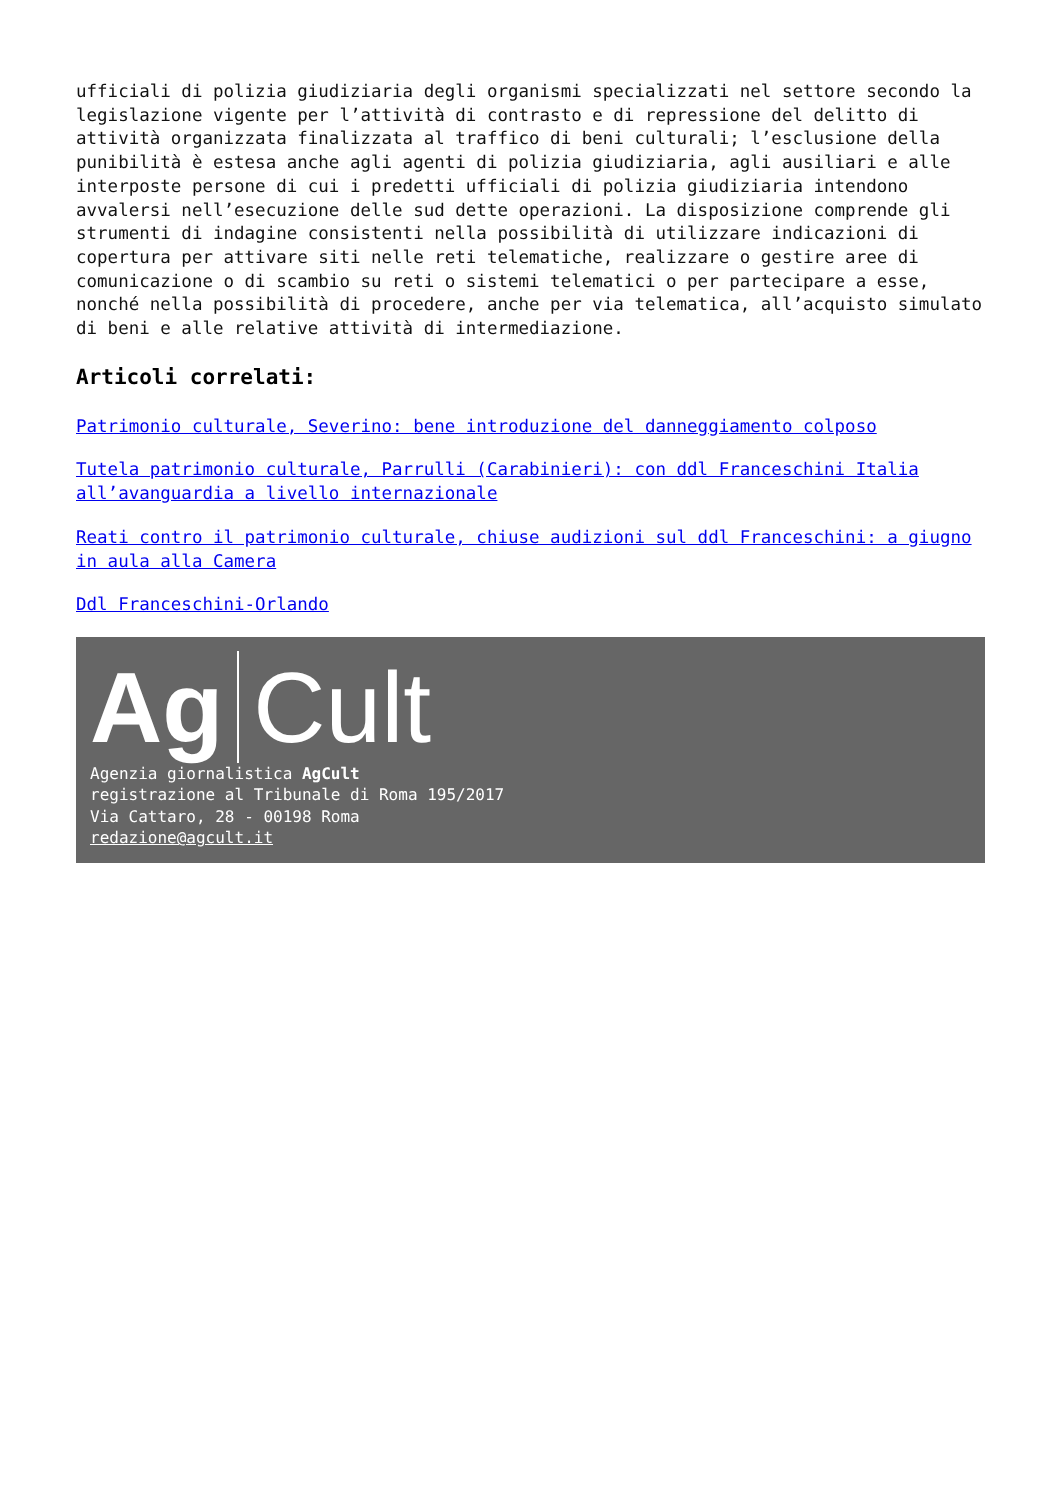ufficiali di polizia giudiziaria degli organismi specializzati nel settore secondo la legislazione vigente per l’attività di contrasto e di repressione del delitto di attività organizzata finalizzata al traffico di beni culturali; l’esclusione della punibilità è estesa anche agli agenti di polizia giudiziaria, agli ausiliari e alle interposte persone di cui i predetti ufficiali di polizia giudiziaria intendono avvalersi nell’esecuzione delle sud dette operazioni. La disposizione comprende gli strumenti di indagine consistenti nella possibilità di utilizzare indicazioni di copertura per attivare siti nelle reti telematiche, realizzare o gestire aree di comunicazione o di scambio su reti o sistemi telematici o per partecipare a esse, nonché nella possibilità di procedere, anche per via telematica, all’acquisto simulato di beni e alle relative attività di intermediazione.
Articoli correlati:
Patrimonio culturale, Severino: bene introduzione del danneggiamento colposo
Tutela patrimonio culturale, Parrulli (Carabinieri): con ddl Franceschini Italia all’avanguardia a livello internazionale
Reati contro il patrimonio culturale, chiuse audizioni sul ddl Franceschini: a giugno in aula alla Camera
Ddl Franceschini-Orlando
Ag Cult
Agenzia giornalistica AgCult
registrazione al Tribunale di Roma 195/2017
Via Cattaro, 28 - 00198 Roma
redazione@agcult.it